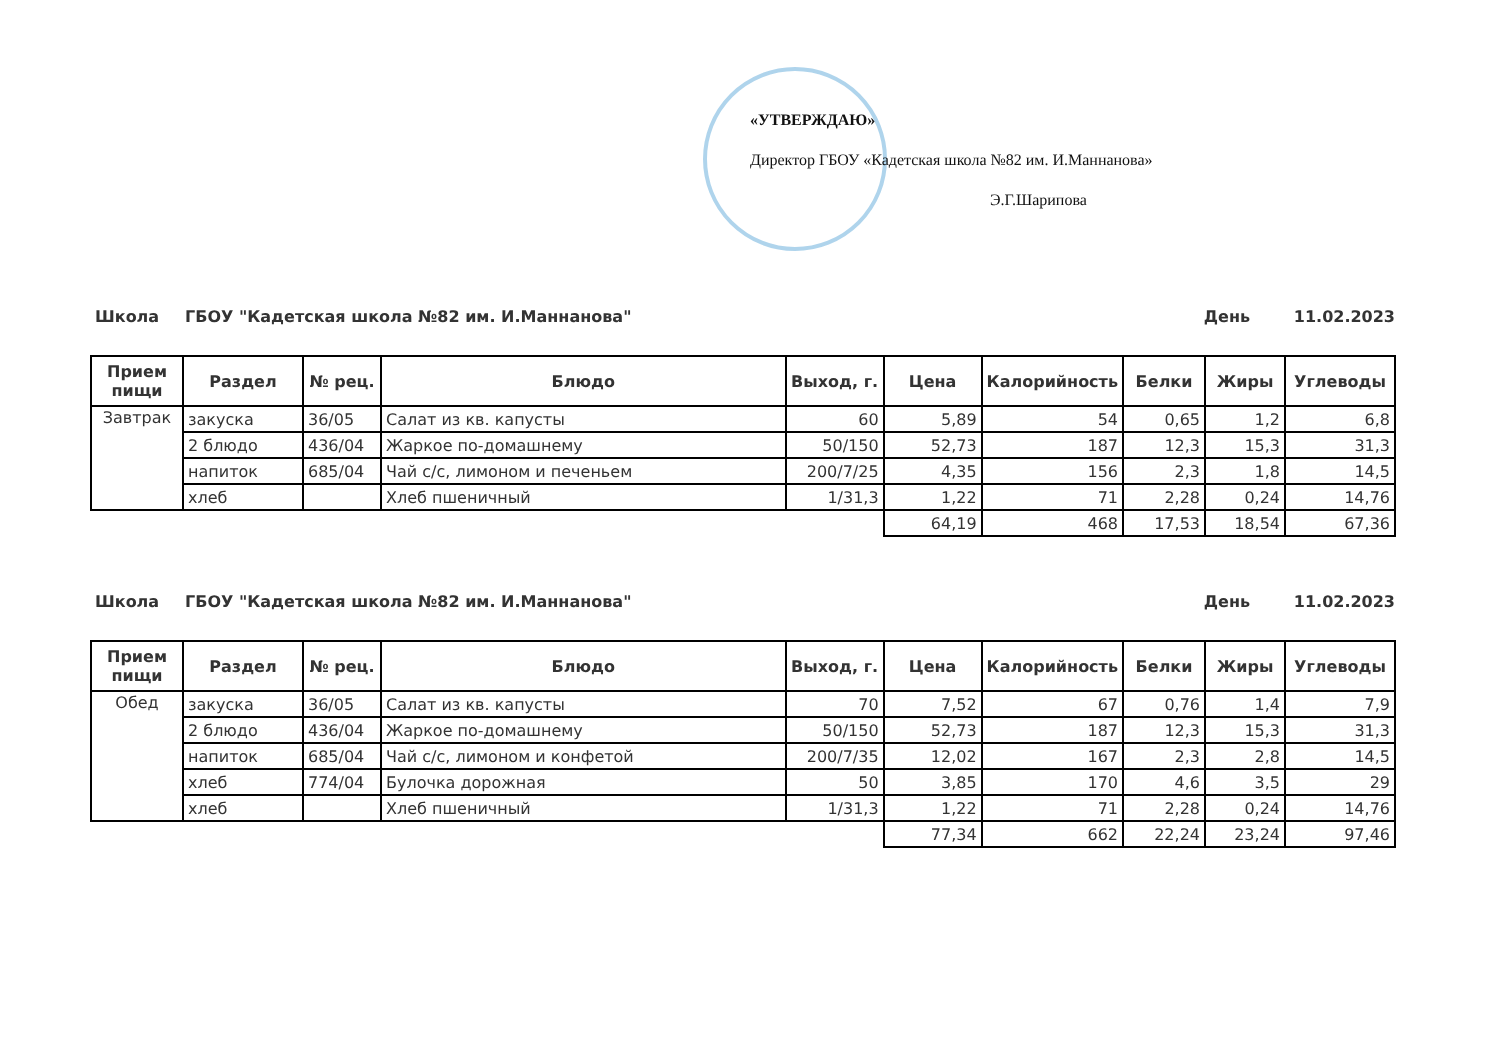«УТВЕРЖДАЮ»
Директор ГБОУ «Кадетская школа №82 им. И.Маннанова»
Э.Г.Шарипова
Школа ГБОУ "Кадетская школа №82 им. И.Маннанова" День 11.02.2023
| Прием пищи | Раздел | № рец. | Блюдо | Выход, г. | Цена | Калорийность | Белки | Жиры | Углеводы |
| --- | --- | --- | --- | --- | --- | --- | --- | --- | --- |
| Завтрак | закуска | 36/05 | Салат из кв. капусты | 60 | 5,89 | 54 | 0,65 | 1,2 | 6,8 |
| | 2 блюдо | 436/04 | Жаркое по-домашнему | 50/150 | 52,73 | 187 | 12,3 | 15,3 | 31,3 |
| | напиток | 685/04 | Чай с/с, лимоном и печеньем | 200/7/25 | 4,35 | 156 | 2,3 | 1,8 | 14,5 |
| | хлеб | | Хлеб пшеничный | 1/31,3 | 1,22 | 71 | 2,28 | 0,24 | 14,76 |
| | | | | | 64,19 | 468 | 17,53 | 18,54 | 67,36 |
Школа ГБОУ "Кадетская школа №82 им. И.Маннанова" День 11.02.2023
| Прием пищи | Раздел | № рец. | Блюдо | Выход, г. | Цена | Калорийность | Белки | Жиры | Углеводы |
| --- | --- | --- | --- | --- | --- | --- | --- | --- | --- |
| Обед | закуска | 36/05 | Салат из кв. капусты | 70 | 7,52 | 67 | 0,76 | 1,4 | 7,9 |
| | 2 блюдо | 436/04 | Жаркое по-домашнему | 50/150 | 52,73 | 187 | 12,3 | 15,3 | 31,3 |
| | напиток | 685/04 | Чай с/с, лимоном и конфетой | 200/7/35 | 12,02 | 167 | 2,3 | 2,8 | 14,5 |
| | хлеб | 774/04 | Булочка дорожная | 50 | 3,85 | 170 | 4,6 | 3,5 | 29 |
| | хлеб | | Хлеб пшеничный | 1/31,3 | 1,22 | 71 | 2,28 | 0,24 | 14,76 |
| | | | | | 77,34 | 662 | 22,24 | 23,24 | 97,46 |